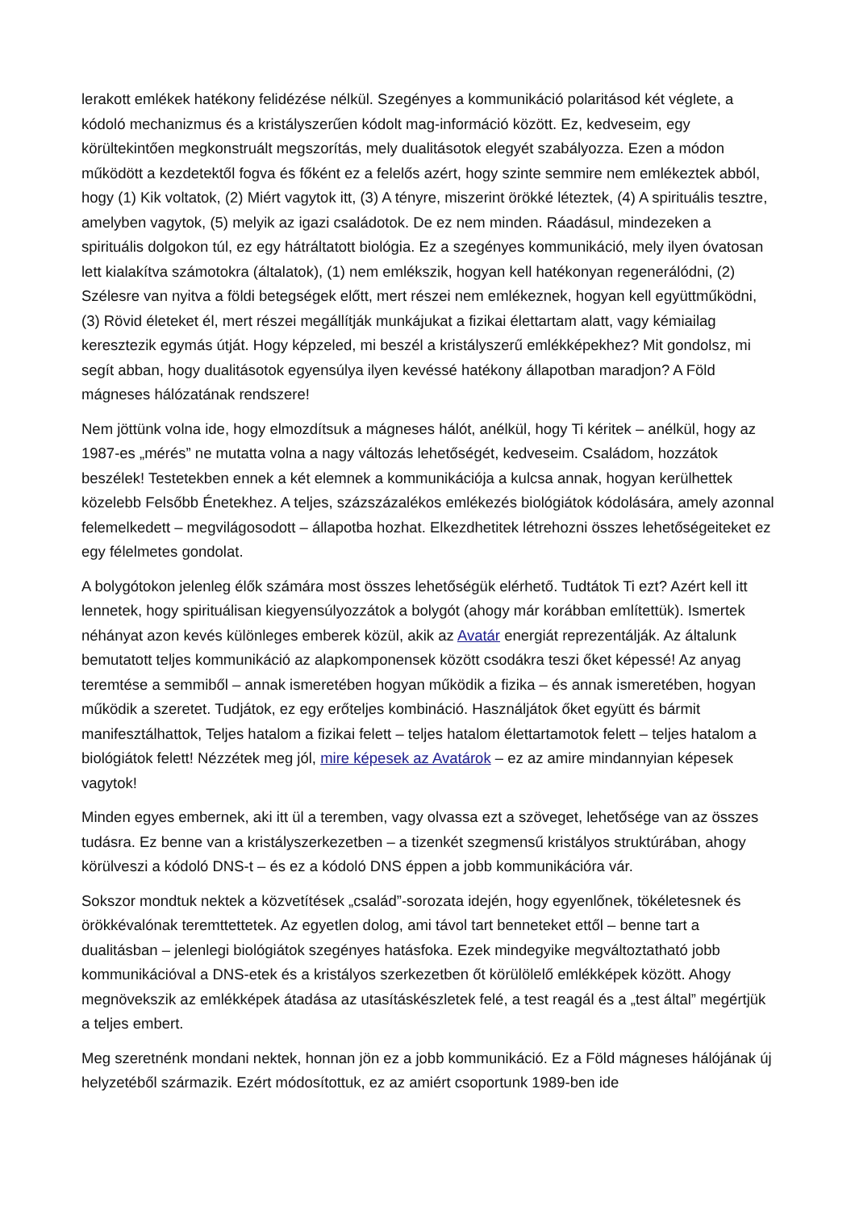lerakott emlékek hatékony felidézése nélkül. Szegényes a kommunikáció polaritásod két véglete, a kódoló mechanizmus és a kristályszerűen kódolt mag-információ között. Ez, kedveseim, egy körültekintően megkonstruált megszorítás, mely dualitásotok elegyét szabályozza. Ezen a módon működött a kezdetektől fogva és főként ez a felelős azért, hogy szinte semmire nem emlékeztek abból, hogy (1) Kik voltatok, (2) Miért vagytok itt, (3) A tényre, miszerint örökké léteztek, (4) A spirituális tesztre, amelyben vagytok, (5) melyik az igazi családotok. De ez nem minden. Ráadásul, mindezeken a spirituális dolgokon túl, ez egy hátráltatott biológia. Ez a szegényes kommunikáció, mely ilyen óvatosan lett kialakítva számotokra (általatok), (1) nem emlékszik, hogyan kell hatékonyan regenerálódni, (2) Szélesre van nyitva a földi betegségek előtt, mert részei nem emlékeznek, hogyan kell együttműködni, (3) Rövid életeket él, mert részei megállítják munkájukat a fizikai élettartam alatt, vagy kémiailag keresztezik egymás útját. Hogy képzeled, mi beszél a kristályszerű emlékképekhez? Mit gondolsz, mi segít abban, hogy dualitásotok egyensúlya ilyen kevéssé hatékony állapotban maradjon? A Föld mágneses hálózatának rendszere!
Nem jöttünk volna ide, hogy elmozdítsuk a mágneses hálót, anélkül, hogy Ti kéritek – anélkül, hogy az 1987-es „mérés” ne mutatta volna a nagy változás lehetőségét, kedveseim. Családom, hozzátok beszélek! Testetekben ennek a két elemnek a kommunikációja a kulcsa annak, hogyan kerülhettek közelebb Felsőbb Énetekhez. A teljes, százszázalékos emlékezés biológiátok kódolására, amely azonnal felemelkedett – megvilágosodott – állapotba hozhat. Elkezdhetitek létrehozni összes lehetőségeiteket ez egy félelmetes gondolat.
A bolygótokon jelenleg élők számára most összes lehetőségük elérhető. Tudtátok Ti ezt? Azért kell itt lennetek, hogy spirituálisan kiegyensúlyozzátok a bolygót (ahogy már korábban említettük). Ismertek néhányat azon kevés különleges emberek közül, akik az Avatár energiát reprezentálják. Az általunk bemutatott teljes kommunikáció az alapkomponensek között csodákra teszi őket képessé! Az anyag teremtése a semmiből – annak ismeretében hogyan működik a fizika – és annak ismeretében, hogyan működik a szeretet. Tudjátok, ez egy erőteljes kombináció. Használjátok őket együtt és bármit manifesztálhattok, Teljes hatalom a fizikai felett – teljes hatalom élettartamotok felett – teljes hatalom a biológiátok felett! Nézzétek meg jól, mire képesek az Avatárok – ez az amire mindannyian képesek vagytok!
Minden egyes embernek, aki itt ül a teremben, vagy olvassa ezt a szöveget, lehetősége van az összes tudásra. Ez benne van a kristályszerkezetben – a tizenkét szegmensű kristályos struktúrában, ahogy körülveszi a kódoló DNS-t – és ez a kódoló DNS éppen a jobb kommunikációra vár.
Sokszor mondtuk nektek a közvetítések „család”-sorozata idején, hogy egyenlőnek, tökéletesnek és örökkévalónak teremttettetek. Az egyetlen dolog, ami távol tart benneteket ettől – benne tart a dualitásban – jelenlegi biológiátok szegényes hatásfoka. Ezek mindegyike megváltoztatható jobb kommunikációval a DNS-etek és a kristályos szerkezetben őt körülölelő emlékképek között. Ahogy megnövekszik az emlékképek átadása az utasításkészletek felé, a test reagál és a „test által” megértjük a teljes embert.
Meg szeretnénk mondani nektek, honnan jön ez a jobb kommunikáció. Ez a Föld mágneses hálójának új helyzetéből származik. Ezért módosítottuk, ez az amiért csoportunk 1989-ben ide